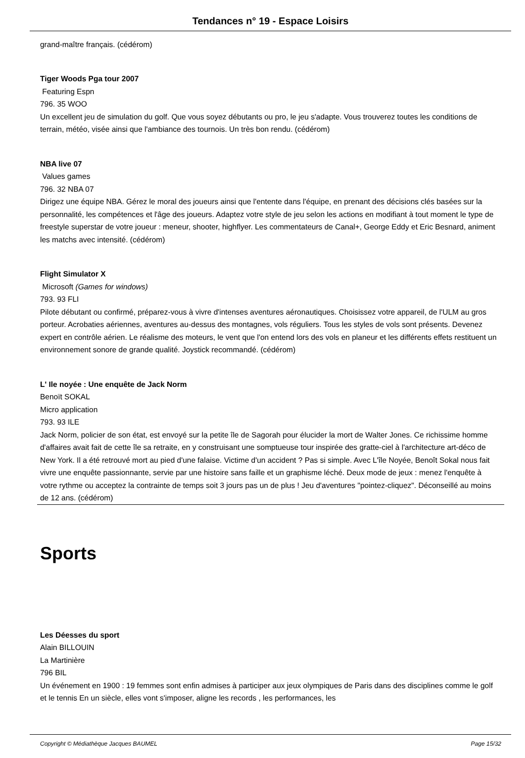Tendances n° 19 - Espace Loisirs
grand-maître français. (cédérom)
Tiger Woods Pga tour 2007
Featuring Espn
796. 35 WOO
Un excellent jeu de simulation du golf. Que vous soyez débutants ou pro, le jeu s'adapte. Vous trouverez toutes les conditions de terrain, météo, visée ainsi que l'ambiance des tournois. Un très bon rendu. (cédérom)
NBA live 07
Values games
796. 32 NBA 07
Dirigez une équipe NBA. Gérez le moral des joueurs ainsi que l'entente dans l'équipe, en prenant des décisions clés basées sur la personnalité, les compétences et l'âge des joueurs. Adaptez votre style de jeu selon les actions en modifiant à tout moment le type de freestyle superstar de votre joueur : meneur, shooter, highflyer. Les commentateurs de Canal+, George Eddy et Eric Besnard, animent les matchs avec intensité. (cédérom)
Flight Simulator X
Microsoft (Games for windows)
793. 93 FLI
Pilote débutant ou confirmé, préparez-vous à vivre d'intenses aventures aéronautiques. Choisissez votre appareil, de l'ULM au gros porteur. Acrobaties aériennes, aventures au-dessus des montagnes, vols réguliers. Tous les styles de vols sont présents. Devenez expert en contrôle aérien. Le réalisme des moteurs, le vent que l'on entend lors des vols en planeur et les différents effets restituent un environnement sonore de grande qualité. Joystick recommandé. (cédérom)
L' Ile noyée : Une enquête de Jack Norm
Benoït SOKAL
Micro application
793. 93 ILE
Jack Norm, policier de son état, est envoyé sur la petite île de Sagorah pour élucider la mort de Walter Jones. Ce richissime homme d'affaires avait fait de cette île sa retraite, en y construisant une somptueuse tour inspirée des gratte-ciel à l'architecture art-déco de New York. Il a été retrouvé mort au pied d'une falaise. Victime d'un accident ? Pas si simple. Avec L'île Noyée, Benoît Sokal nous fait vivre une enquête passionnante, servie par une histoire sans faille et un graphisme léché. Deux mode de jeux : menez l'enquête à votre rythme ou acceptez la contrainte de temps soit 3 jours pas un de plus ! Jeu d'aventures "pointez-cliquez". Déconseillé au moins de 12 ans. (cédérom)
Sports
Les Déesses du sport
Alain BILLOUIN
La Martinière
796 BIL
Un événement en 1900 : 19 femmes sont enfin admises à participer aux jeux olympiques de Paris dans des disciplines comme le golf et le tennis En un siècle, elles vont s'imposer, aligne les records , les performances, les
Copyright © Médiathèque Jacques BAUMEL Page 15/32